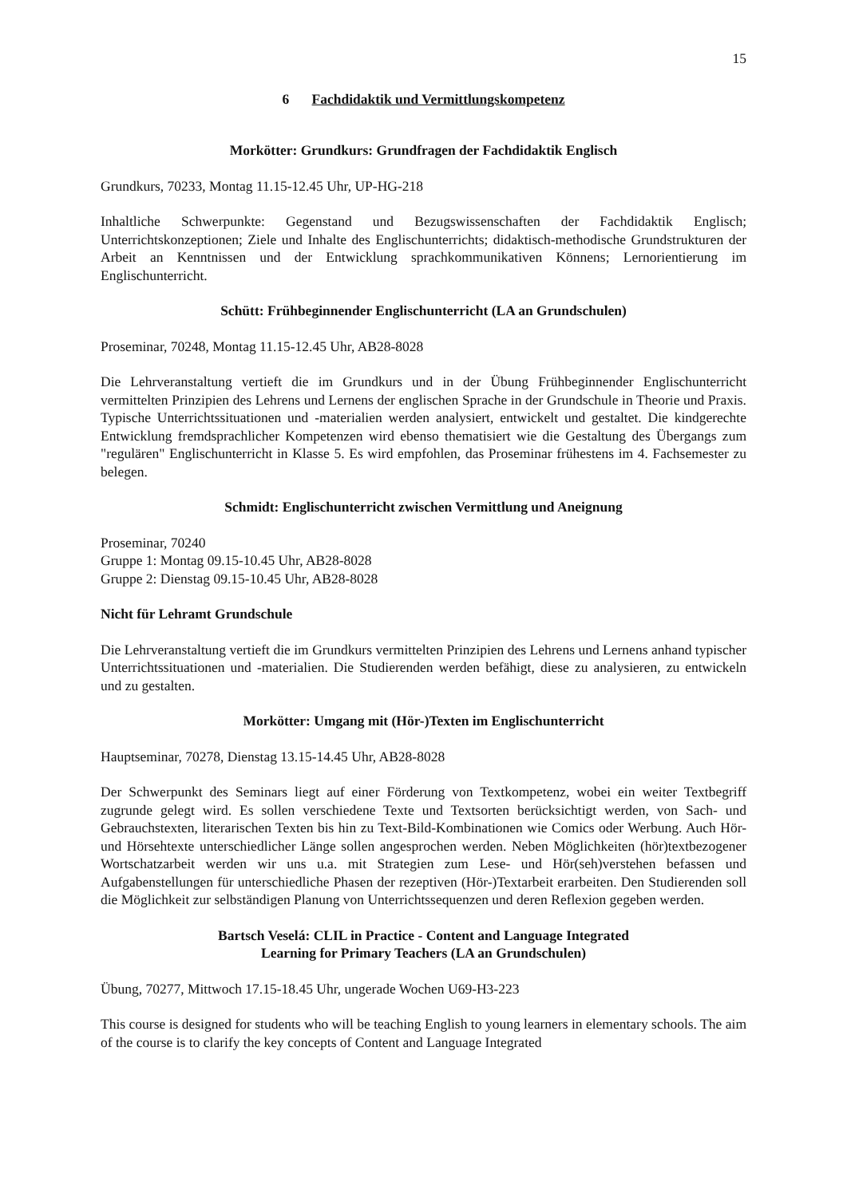15
6 Fachdidaktik und Vermittlungskompetenz
Morkötter: Grundkurs: Grundfragen der Fachdidaktik Englisch
Grundkurs, 70233, Montag 11.15-12.45 Uhr, UP-HG-218
Inhaltliche Schwerpunkte: Gegenstand und Bezugswissenschaften der Fachdidaktik Englisch; Unterrichtskonzeptionen; Ziele und Inhalte des Englischunterrichts; didaktisch-methodische Grundstrukturen der Arbeit an Kenntnissen und der Entwicklung sprachkommunikativen Könnens; Lernorientierung im Englischunterricht.
Schütt: Frühbeginnender Englischunterricht (LA an Grundschulen)
Proseminar, 70248, Montag 11.15-12.45 Uhr, AB28-8028
Die Lehrveranstaltung vertieft die im Grundkurs und in der Übung Frühbeginnender Englischunterricht vermittelten Prinzipien des Lehrens und Lernens der englischen Sprache in der Grundschule in Theorie und Praxis. Typische Unterrichtssituationen und -materialien werden analysiert, entwickelt und gestaltet. Die kindgerechte Entwicklung fremdsprachlicher Kompetenzen wird ebenso thematisiert wie die Gestaltung des Übergangs zum "regulären" Englischunterricht in Klasse 5. Es wird empfohlen, das Proseminar frühestens im 4. Fachsemester zu belegen.
Schmidt: Englischunterricht zwischen Vermittlung und Aneignung
Proseminar, 70240
Gruppe 1: Montag 09.15-10.45 Uhr, AB28-8028
Gruppe 2: Dienstag 09.15-10.45 Uhr, AB28-8028
Nicht für Lehramt Grundschule
Die Lehrveranstaltung vertieft die im Grundkurs vermittelten Prinzipien des Lehrens und Lernens anhand typischer Unterrichtssituationen und -materialien. Die Studierenden werden befähigt, diese zu analysieren, zu entwickeln und zu gestalten.
Morkötter: Umgang mit (Hör-)Texten im Englischunterricht
Hauptseminar, 70278, Dienstag 13.15-14.45 Uhr, AB28-8028
Der Schwerpunkt des Seminars liegt auf einer Förderung von Textkompetenz, wobei ein weiter Textbegriff zugrunde gelegt wird. Es sollen verschiedene Texte und Textsorten berücksichtigt werden, von Sach- und Gebrauchstexten, literarischen Texten bis hin zu Text-Bild-Kombinationen wie Comics oder Werbung. Auch Hör- und Hörsehtexte unterschiedlicher Länge sollen angesprochen werden. Neben Möglichkeiten (hör)textbezogener Wortschatzarbeit werden wir uns u.a. mit Strategien zum Lese- und Hör(seh)verstehen befassen und Aufgabenstellungen für unterschiedliche Phasen der rezeptiven (Hör-)Textarbeit erarbeiten. Den Studierenden soll die Möglichkeit zur selbständigen Planung von Unterrichtssequenzen und deren Reflexion gegeben werden.
Bartsch Veselá: CLIL in Practice - Content and Language Integrated
Learning for Primary Teachers (LA an Grundschulen)
Übung, 70277, Mittwoch 17.15-18.45 Uhr, ungerade Wochen U69-H3-223
This course is designed for students who will be teaching English to young learners in elementary schools. The aim of the course is to clarify the key concepts of Content and Language Integrated